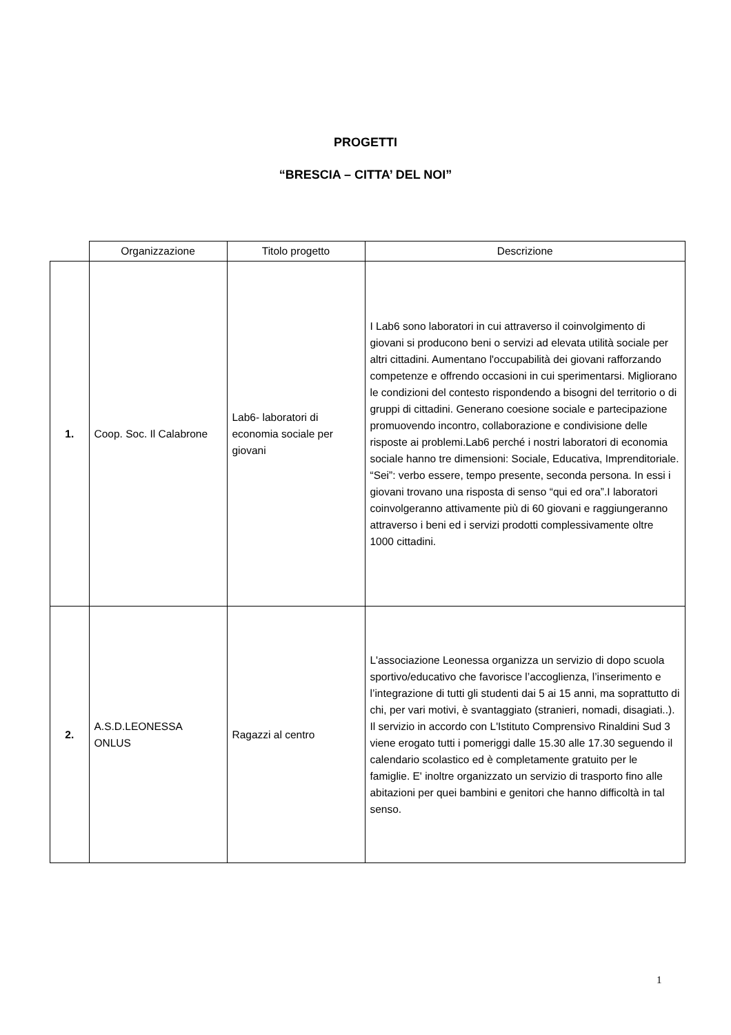PROGETTI
“BRESCIA – CITTA’ DEL NOI”
| | Organizzazione | Titolo progetto | Descrizione |
| --- | --- | --- | --- |
| 1. | Coop. Soc. Il Calabrone | Lab6- laboratori di economia sociale per giovani | I Lab6 sono laboratori in cui attraverso il coinvolgimento di giovani si producono beni o servizi ad elevata utilità sociale per altri cittadini. Aumentano l'occupabilità dei giovani rafforzando competenze e offrendo occasioni in cui sperimentarsi. Migliorano le condizioni del contesto rispondendo a bisogni del territorio o di gruppi di cittadini. Generano coesione sociale e partecipazione promuovendo incontro, collaborazione e condivisione delle risposte ai problemi.Lab6 perché i nostri laboratori di economia sociale hanno tre dimensioni: Sociale, Educativa, Imprenditoriale. “Sei”: verbo essere, tempo presente, seconda persona. In essi i giovani trovano una risposta di senso “qui ed ora”.I laboratori coinvolgeranno attivamente più di 60 giovani e raggiungeranno attraverso i beni ed i servizi prodotti complessivamente oltre 1000 cittadini. |
| 2. | A.S.D.LEONESSA ONLUS | Ragazzi al centro | L'associazione Leonessa organizza un servizio di dopo scuola sportivo/educativo che favorisce l’accoglienza, l’inserimento e l’integrazione di tutti gli studenti dai 5 ai 15 anni, ma soprattutto di chi, per vari motivi, è svantaggiato (stranieri, nomadi, disagiati..). Il servizio in accordo con L'Istituto Comprensivo Rinaldini Sud 3 viene erogato tutti i pomeriggi dalle 15.30 alle 17.30 seguendo il calendario scolastico ed è completamente gratuito per le famiglie. E' inoltre organizzato un servizio di trasporto fino alle abitazioni per quei bambini e genitori che hanno difficoltà in tal senso. |
1